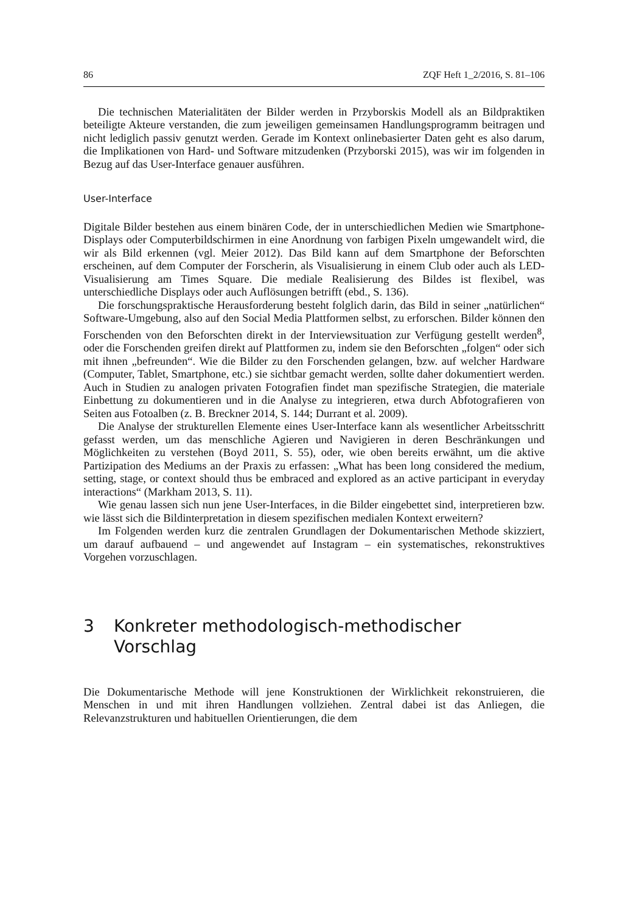86 ZQF Heft 1_2/2016, S. 81–106
Die technischen Materialitäten der Bilder werden in Przyborskis Modell als an Bildpraktiken beteiligte Akteure verstanden, die zum jeweiligen gemeinsamen Handlungsprogramm beitragen und nicht lediglich passiv genutzt werden. Gerade im Kontext onlinebasierter Daten geht es also darum, die Implikationen von Hard- und Software mitzudenken (Przyborski 2015), was wir im folgenden in Bezug auf das User-Interface genauer ausführen.
User-Interface
Digitale Bilder bestehen aus einem binären Code, der in unterschiedlichen Medien wie Smartphone-Displays oder Computerbildschirmen in eine Anordnung von farbigen Pixeln umgewandelt wird, die wir als Bild erkennen (vgl. Meier 2012). Das Bild kann auf dem Smartphone der Beforschten erscheinen, auf dem Computer der Forscherin, als Visualisierung in einem Club oder auch als LED-Visualisierung am Times Square. Die mediale Realisierung des Bildes ist flexibel, was unterschiedliche Displays oder auch Auflösungen betrifft (ebd., S. 136).
Die forschungspraktische Herausforderung besteht folglich darin, das Bild in seiner „natürlichen“ Software-Umgebung, also auf den Social Media Plattformen selbst, zu erforschen. Bilder können den Forschenden von den Beforschten direkt in der Interviewsituation zur Verfügung gestellt werden<sup>8</sup>, oder die Forschenden greifen direkt auf Plattformen zu, indem sie den Beforschten „folgen“ oder sich mit ihnen „befreunden“. Wie die Bilder zu den Forschenden gelangen, bzw. auf welcher Hardware (Computer, Tablet, Smartphone, etc.) sie sichtbar gemacht werden, sollte daher dokumentiert werden. Auch in Studien zu analogen privaten Fotografien findet man spezifische Strategien, die materiale Einbettung zu dokumentieren und in die Analyse zu integrieren, etwa durch Abfotografieren von Seiten aus Fotoalben (z. B. Breckner 2014, S. 144; Durrant et al. 2009).
Die Analyse der strukturellen Elemente eines User-Interface kann als wesentlicher Arbeitsschritt gefasst werden, um das menschliche Agieren und Navigieren in deren Beschränkungen und Möglichkeiten zu verstehen (Boyd 2011, S. 55), oder, wie oben bereits erwähnt, um die aktive Partizipation des Mediums an der Praxis zu erfassen: „What has been long considered the medium, setting, stage, or context should thus be embraced and explored as an active participant in everyday interactions“ (Markham 2013, S. 11).
Wie genau lassen sich nun jene User-Interfaces, in die Bilder eingebettet sind, interpretieren bzw. wie lässt sich die Bildinterpretation in diesem spezifischen medialen Kontext erweitern?
Im Folgenden werden kurz die zentralen Grundlagen der Dokumentarischen Methode skizziert, um darauf aufbauend – und angewendet auf Instagram – ein systematisches, rekonstruktives Vorgehen vorzuschlagen.
3 Konkreter methodologisch-methodischer
Vorschlag
Die Dokumentarische Methode will jene Konstruktionen der Wirklichkeit rekonstruieren, die Menschen in und mit ihren Handlungen vollziehen. Zentral dabei ist das Anliegen, die Relevanzstrukturen und habituellen Orientierungen, die dem